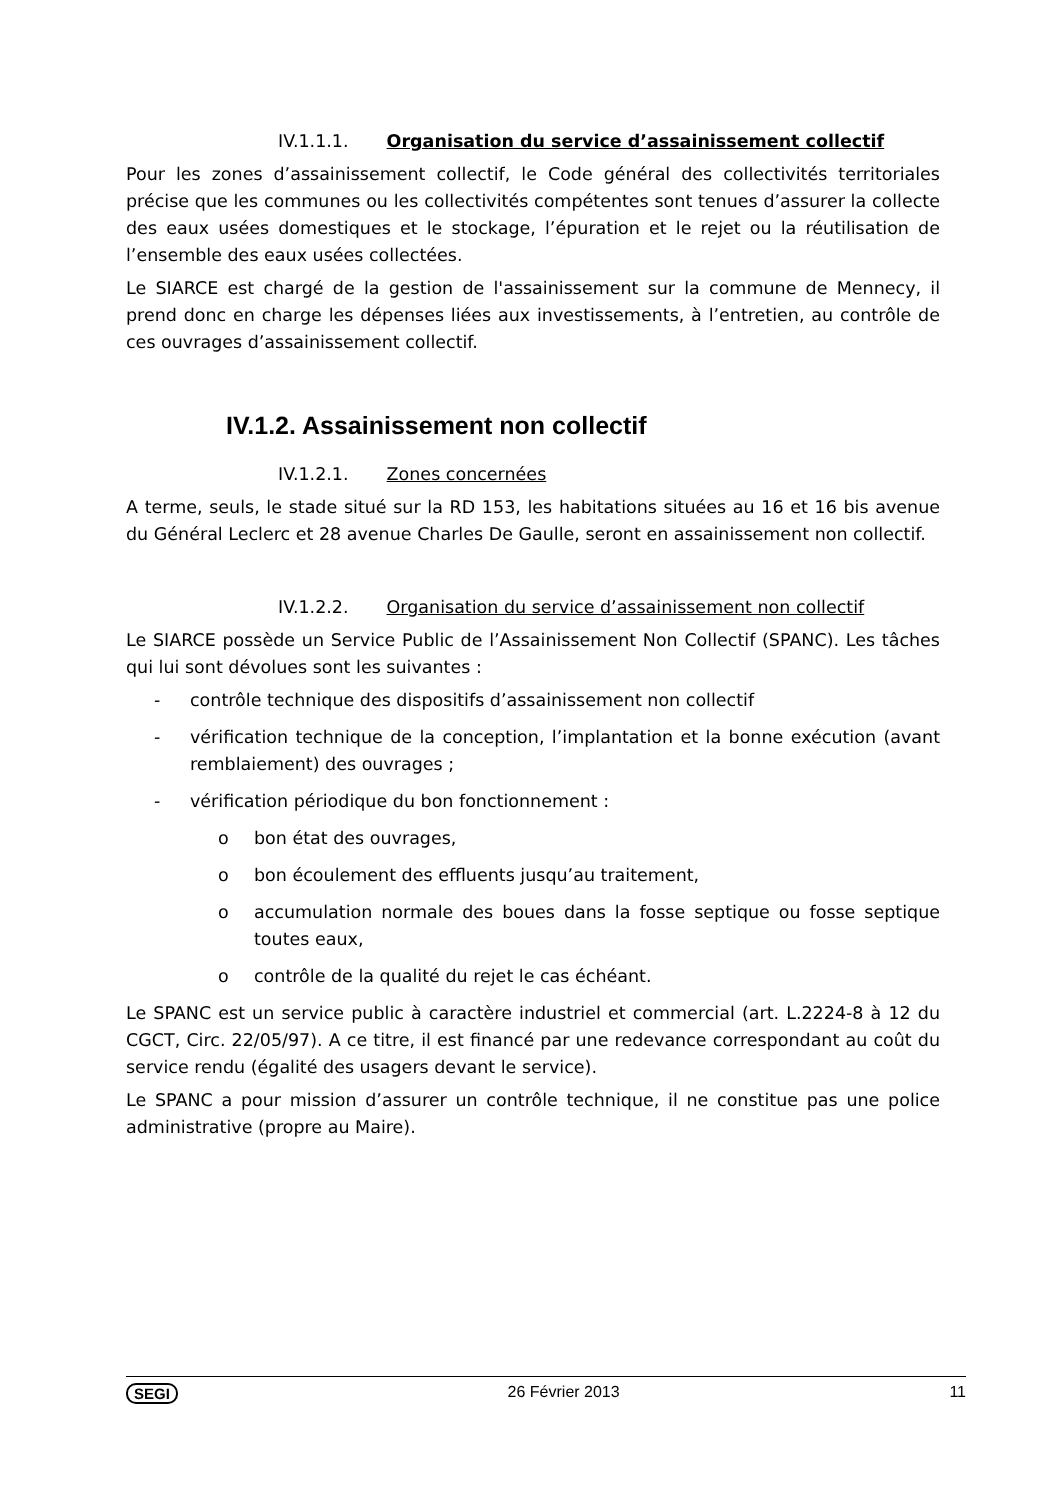IV.1.1.1. Organisation du service d’assainissement collectif
Pour les zones d’assainissement collectif, le Code général des collectivités territoriales précise que les communes ou les collectivités compétentes sont tenues d’assurer la collecte des eaux usées domestiques et le stockage, l’épuration et le rejet ou la réutilisation de l’ensemble des eaux usées collectées.
Le SIARCE est chargé de la gestion de l'assainissement sur la commune de Mennecy, il prend donc en charge les dépenses liées aux investissements, à l’entretien, au contrôle de ces ouvrages d’assainissement collectif.
IV.1.2. Assainissement non collectif
IV.1.2.1. Zones concernées
A terme, seuls, le stade situé sur la RD 153, les habitations situées au 16 et 16 bis avenue du Général Leclerc et 28 avenue Charles De Gaulle, seront en assainissement non collectif.
IV.1.2.2. Organisation du service d’assainissement non collectif
Le SIARCE possède un Service Public de l’Assainissement Non Collectif (SPANC). Les tâches qui lui sont dévolues sont les suivantes :
- contrôle technique des dispositifs d’assainissement non collectif
- vérification technique de la conception, l’implantation et la bonne exécution (avant remblaiement) des ouvrages ;
- vérification périodique du bon fonctionnement :
o bon état des ouvrages,
o bon écoulement des effluents jusqu’au traitement,
o accumulation normale des boues dans la fosse septique ou fosse septique toutes eaux,
o contrôle de la qualité du rejet le cas échéant.
Le SPANC est un service public à caractère industriel et commercial (art. L.2224-8 à 12 du CGCT, Circ. 22/05/97). A ce titre, il est financé par une redevance correspondant au coût du service rendu (égalité des usagers devant le service).
Le SPANC a pour mission d’assurer un contrôle technique, il ne constitue pas une police administrative (propre au Maire).
SEGI 26 Février 2013 11